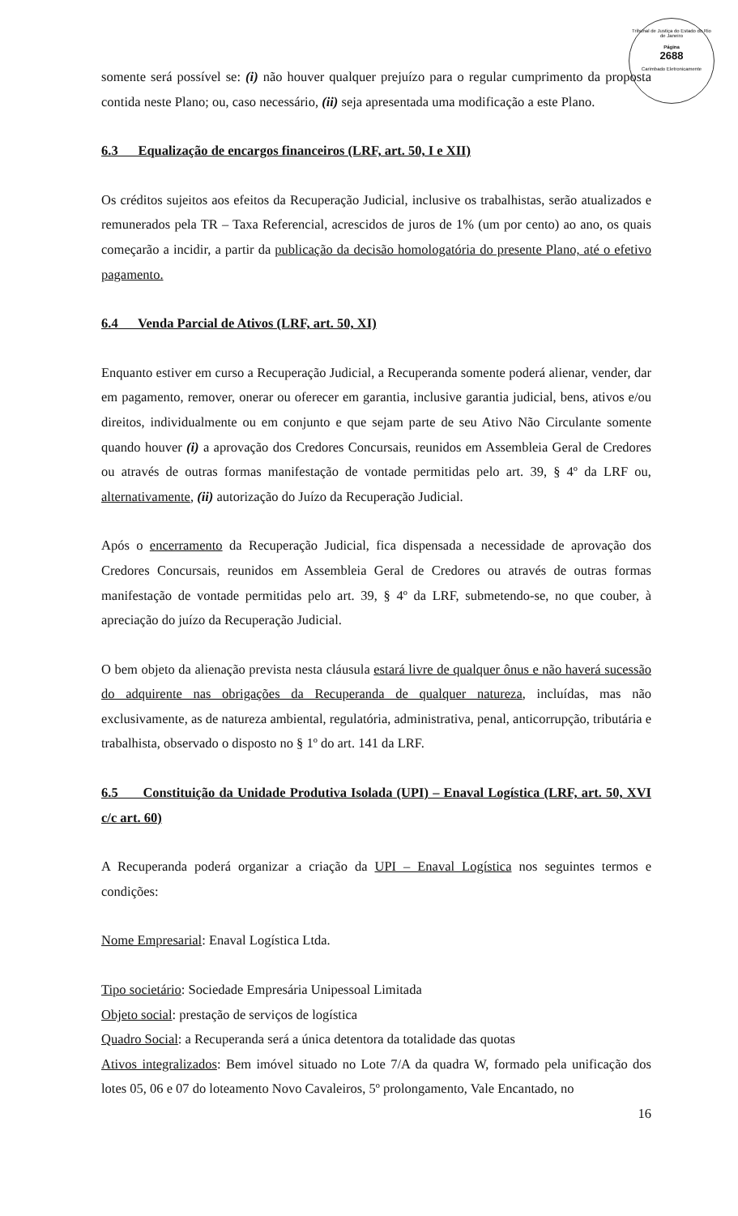Tribunal de Justiça do Estado do Rio de Janeiro
Página
2688
Carimbado Eletronicamente
somente será possível se: (i) não houver qualquer prejuízo para o regular cumprimento da proposta contida neste Plano; ou, caso necessário, (ii) seja apresentada uma modificação a este Plano.
6.3 Equalização de encargos financeiros (LRF, art. 50, I e XII)
Os créditos sujeitos aos efeitos da Recuperação Judicial, inclusive os trabalhistas, serão atualizados e remunerados pela TR – Taxa Referencial, acrescidos de juros de 1% (um por cento) ao ano, os quais começarão a incidir, a partir da publicação da decisão homologatória do presente Plano, até o efetivo pagamento.
6.4 Venda Parcial de Ativos (LRF, art. 50, XI)
Enquanto estiver em curso a Recuperação Judicial, a Recuperanda somente poderá alienar, vender, dar em pagamento, remover, onerar ou oferecer em garantia, inclusive garantia judicial, bens, ativos e/ou direitos, individualmente ou em conjunto e que sejam parte de seu Ativo Não Circulante somente quando houver (i) a aprovação dos Credores Concursais, reunidos em Assembleia Geral de Credores ou através de outras formas manifestação de vontade permitidas pelo art. 39, § 4º da LRF ou, alternativamente, (ii) autorização do Juízo da Recuperação Judicial.
Após o encerramento da Recuperação Judicial, fica dispensada a necessidade de aprovação dos Credores Concursais, reunidos em Assembleia Geral de Credores ou através de outras formas manifestação de vontade permitidas pelo art. 39, § 4º da LRF, submetendo-se, no que couber, à apreciação do juízo da Recuperação Judicial.
O bem objeto da alienação prevista nesta cláusula estará livre de qualquer ônus e não haverá sucessão do adquirente nas obrigações da Recuperanda de qualquer natureza, incluídas, mas não exclusivamente, as de natureza ambiental, regulatória, administrativa, penal, anticorrupção, tributária e trabalhista, observado o disposto no § 1º do art. 141 da LRF.
6.5 Constituição da Unidade Produtiva Isolada (UPI) – Enaval Logística (LRF, art. 50, XVI c/c art. 60)
A Recuperanda poderá organizar a criação da UPI – Enaval Logística nos seguintes termos e condições:
Nome Empresarial: Enaval Logística Ltda.
Tipo societário: Sociedade Empresária Unipessoal Limitada
Objeto social: prestação de serviços de logística
Quadro Social: a Recuperanda será a única detentora da totalidade das quotas
Ativos integralizados: Bem imóvel situado no Lote 7/A da quadra W, formado pela unificação dos lotes 05, 06 e 07 do loteamento Novo Cavaleiros, 5º prolongamento, Vale Encantado, no
16